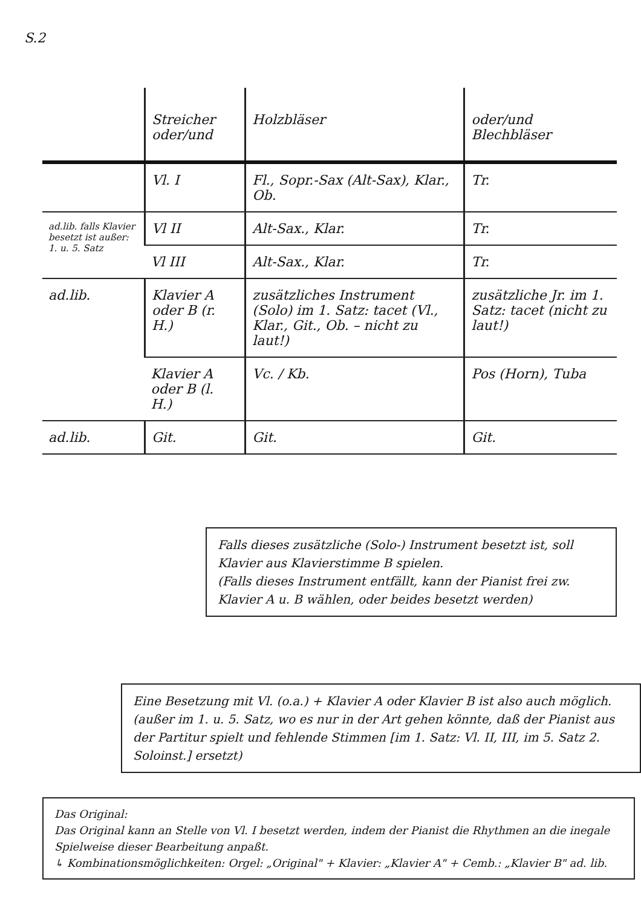S.2
| | Streicher oder/und | Holzbläser | oder/und Blechbläser |
| --- | --- | --- | --- |
| | Vl. I | Fl., Sopr.-Sax (Alt-Sax), Klar., Ob. | Tr. |
| ad.lib. falls Klavier besetzt ist außer: 1. u. 5. Satz | Vl II | Alt-Sax., Klar. | Tr. |
| | Vl III | Alt-Sax., Klar. | Tr. |
| ad.lib. | Klavier A oder B (r. H.) | zusätzliches Instrument (Solo) im 1. Satz: tacet (Vl., Klar., Git., Ob. – nicht zu laut!) | zusätzliche Jr. im 1. Satz: tacet (nicht zu laut!) |
| | Klavier A oder B (l. H.) | Vc. / Kb. | Pos (Horn), Tuba |
| ad.lib. | Git. | Git. | Git. |
Falls dieses zusätzliche (Solo-) Instrument besetzt ist, soll Klavier aus Klavierstimme B spielen.
(Falls dieses Instrument entfällt, kann der Pianist frei zw. Klavier A u. B wählen, oder beides besetzt werden)
Eine Besetzung mit Vl. (o.a.) + Klavier A oder Klavier B ist also auch möglich.
(außer im 1. u. 5. Satz, wo es nur in der Art gehen könnte, daß der Pianist aus der Partitur spielt und fehlende Stimmen [im 1. Satz: Vl. II, III, im 5. Satz 2. Soloinst.] ersetzt)
Das Original:
Das Original kann an Stelle von Vl. I besetzt werden, indem der Pianist die Rhythmen an die inegale Spielweise dieser Bearbeitung anpaßt.
↳ Kombinationsmöglichkeiten: Orgel: „Original" + Klavier: „Klavier A" + Cemb.: „Klavier B" ad. lib.